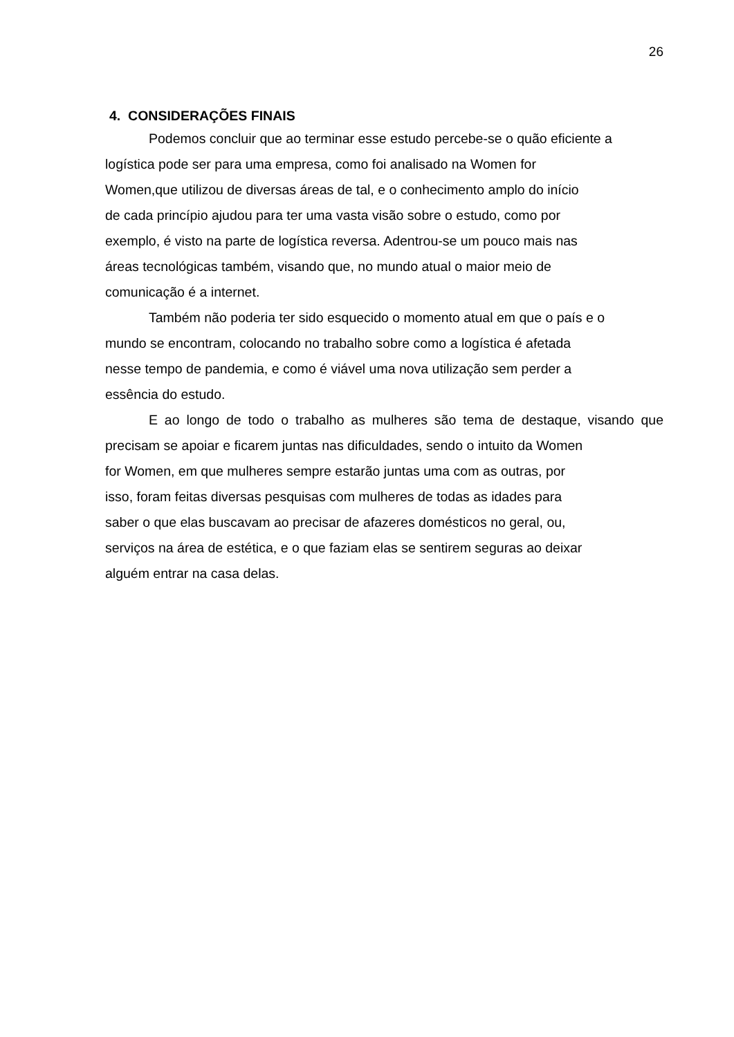26
4. CONSIDERAÇÕES FINAIS
Podemos concluir que ao terminar esse estudo percebe-se o quão eficiente a
logística pode ser para uma empresa, como foi analisado na Women for
Women,que utilizou de diversas áreas de tal, e o conhecimento amplo do início
de cada princípio ajudou para ter uma vasta visão sobre o estudo, como por
exemplo, é visto na parte de logística reversa. Adentrou-se um pouco mais nas
áreas tecnológicas também, visando que, no mundo atual o maior meio de
comunicação é a internet.
Também não poderia ter sido esquecido o momento atual em que o país e o
mundo se encontram, colocando no trabalho sobre como a logística é afetada
nesse tempo de pandemia, e como é viável uma nova utilização sem perder a
essência do estudo.
E ao longo de todo o trabalho as mulheres são tema de destaque, visando que precisam se apoiar e ficarem juntas nas dificuldades, sendo o intuito da Women
for Women, em que mulheres sempre estarão juntas uma com as outras, por
isso, foram feitas diversas pesquisas com mulheres de todas as idades para
saber o que elas buscavam ao precisar de afazeres domésticos no geral, ou,
serviços na área de estética, e o que faziam elas se sentirem seguras ao deixar
alguém entrar na casa delas.